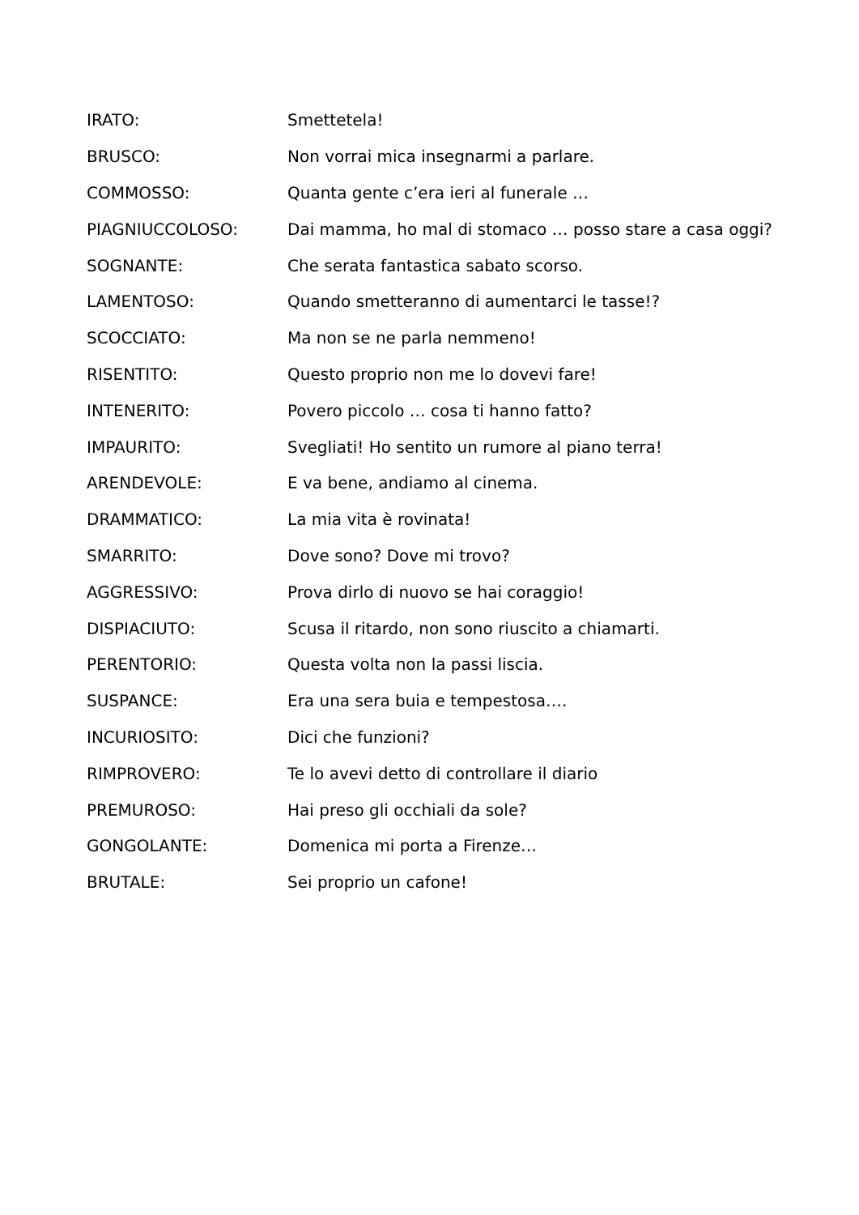IRATO: Smettetela!
BRUSCO: Non vorrai mica insegnarmi a parlare.
COMMOSSO: Quanta gente c’era ieri al funerale …
PIAGNIUCCOLOSO: Dai mamma, ho mal di stomaco … posso stare a casa oggi?
SOGNANTE: Che serata fantastica sabato scorso.
LAMENTOSO: Quando smetteranno di aumentarci le tasse!?
SCOCCIATO: Ma non se ne parla nemmeno!
RISENTITO: Questo proprio non me lo dovevi fare!
INTENERITO: Povero piccolo … cosa ti hanno fatto?
IMPAURITO: Svegliati! Ho sentito un rumore al piano terra!
ARENDEVOLE: E va bene, andiamo al cinema.
DRAMMATICO: La mia vita è rovinata!
SMARRITO: Dove sono? Dove mi trovo?
AGGRESSIVO: Prova dirlo di nuovo se hai coraggio!
DISPIACIUTO: Scusa il ritardo, non sono riuscito a chiamarti.
PERENTORIO: Questa volta non la passi liscia.
SUSPANCE: Era una sera buia e tempestosa….
INCURIOSITO: Dici che funzioni?
RIMPROVERO: Te lo avevi detto di controllare il diario
PREMUROSO: Hai preso gli occhiali da sole?
GONGOLANTE: Domenica mi porta a Firenze…
BRUTALE: Sei proprio un cafone!